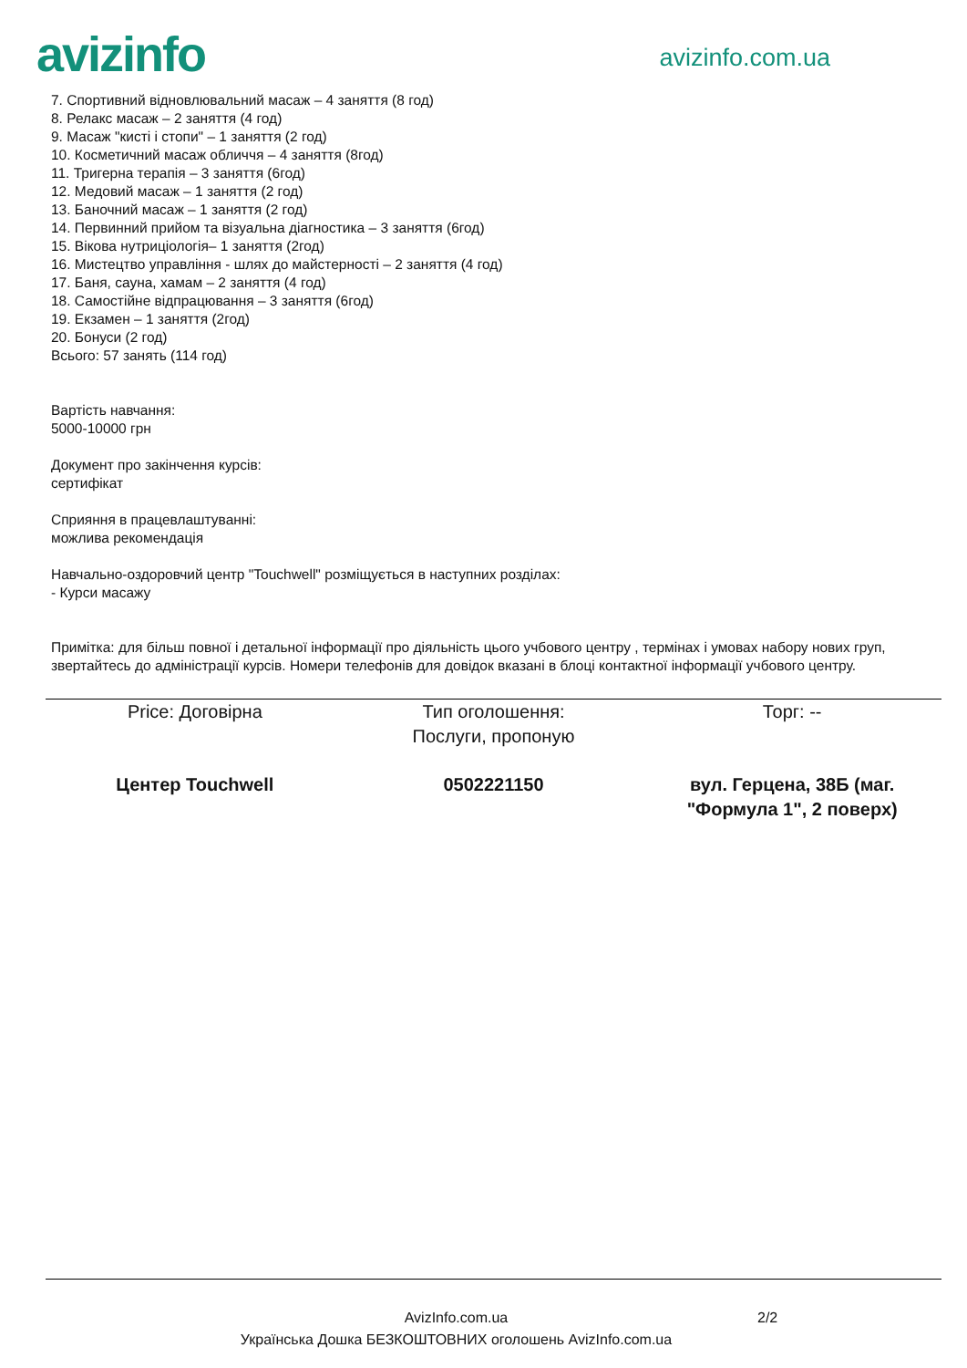avizinfo
avizinfo.com.ua
7. Спортивний відновлювальний масаж – 4 заняття (8 год)
8. Релакс масаж – 2 заняття (4 год)
9. Масаж "кисті і стопи" – 1 заняття (2 год)
10. Косметичний масаж обличчя – 4 заняття (8год)
11. Тригерна терапія – 3 заняття (6год)
12. Медовий масаж – 1 заняття (2 год)
13. Баночний масаж – 1 заняття (2 год)
14. Первинний прийом та візуальна діагностика – 3 заняття (6год)
15. Вікова нутриціологія– 1 заняття (2год)
16. Мистецтво управління - шлях до майстерності – 2 заняття (4 год)
17. Баня, сауна, хамам – 2 заняття (4 год)
18. Самостійне відпрацювання – 3 заняття (6год)
19. Екзамен – 1 заняття (2год)
20. Бонуси (2 год)
Всього: 57 занять (114 год)
Вартість навчання:
5000-10000 грн
Документ про закінчення курсів:
сертифікат
Сприяння в працевлаштуванні:
можлива рекомендація
Навчально-оздоровчий центр "Touchwell" розміщується в наступних розділах:
- Курси масажу
Примітка: для більш повної і детальної інформації про діяльність цього учбового центру , термінах і умовах набору нових груп, звертайтесь до адміністрації курсів. Номери телефонів для довідок вказані в блоці контактної інформації учбового центру.
Price: Договірна Тип оголошення:
Послуги, пропоную
Торг: --
Центер Touchwell 0502221150 вул. Герцена, 38Б (маг. "Формула 1", 2 поверх)
AvizInfo.com.ua
Українська Дошка БЕЗКОШТОВНИХ оголошень AvizInfo.com.ua
2/2